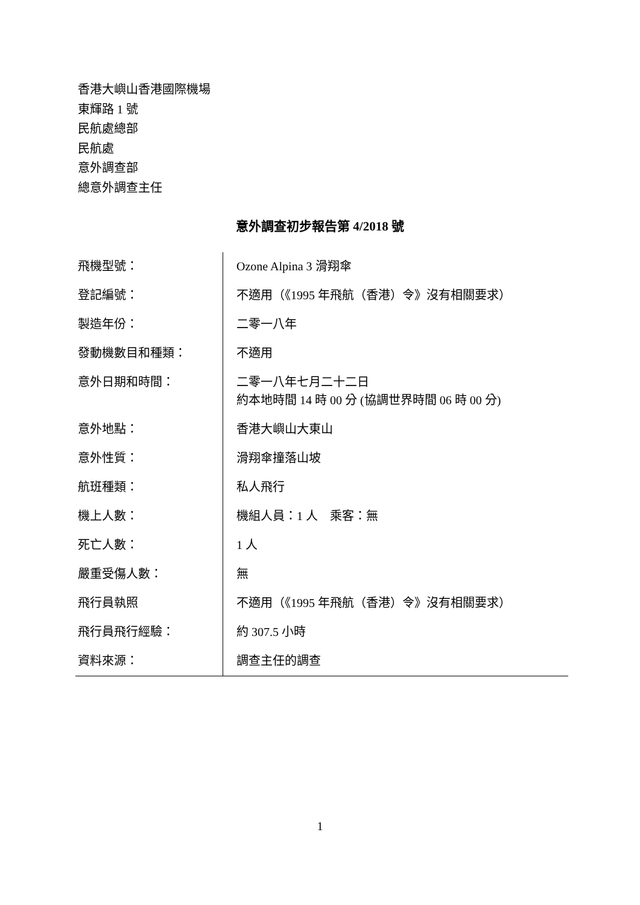香港大嶼山香港國際機場
東輝路 1 號
民航處總部
民航處
意外調查部
總意外調查主任
意外調查初步報告第 4/2018 號
| 飛機型號： | Ozone Alpina 3 滑翔傘 |
| 登記編號： | 不適用（《1995 年飛航（香港）令》沒有相關要求） |
| 製造年份： | 二零一八年 |
| 發動機數目和種類： | 不適用 |
| 意外日期和時間： | 二零一八年七月二十二日 約本地時間 14 時 00 分 (協調世界時間 06 時 00 分) |
| 意外地點： | 香港大嶼山大東山 |
| 意外性質： | 滑翔傘撞落山坡 |
| 航班種類： | 私人飛行 |
| 機上人數： | 機組人員：1 人 乘客：無 |
| 死亡人數： | 1 人 |
| 嚴重受傷人數： | 無 |
| 飛行員執照 | 不適用（《1995 年飛航（香港）令》沒有相關要求） |
| 飛行員飛行經驗： | 約 307.5 小時 |
| 資料來源： | 調查主任的調查 |
1